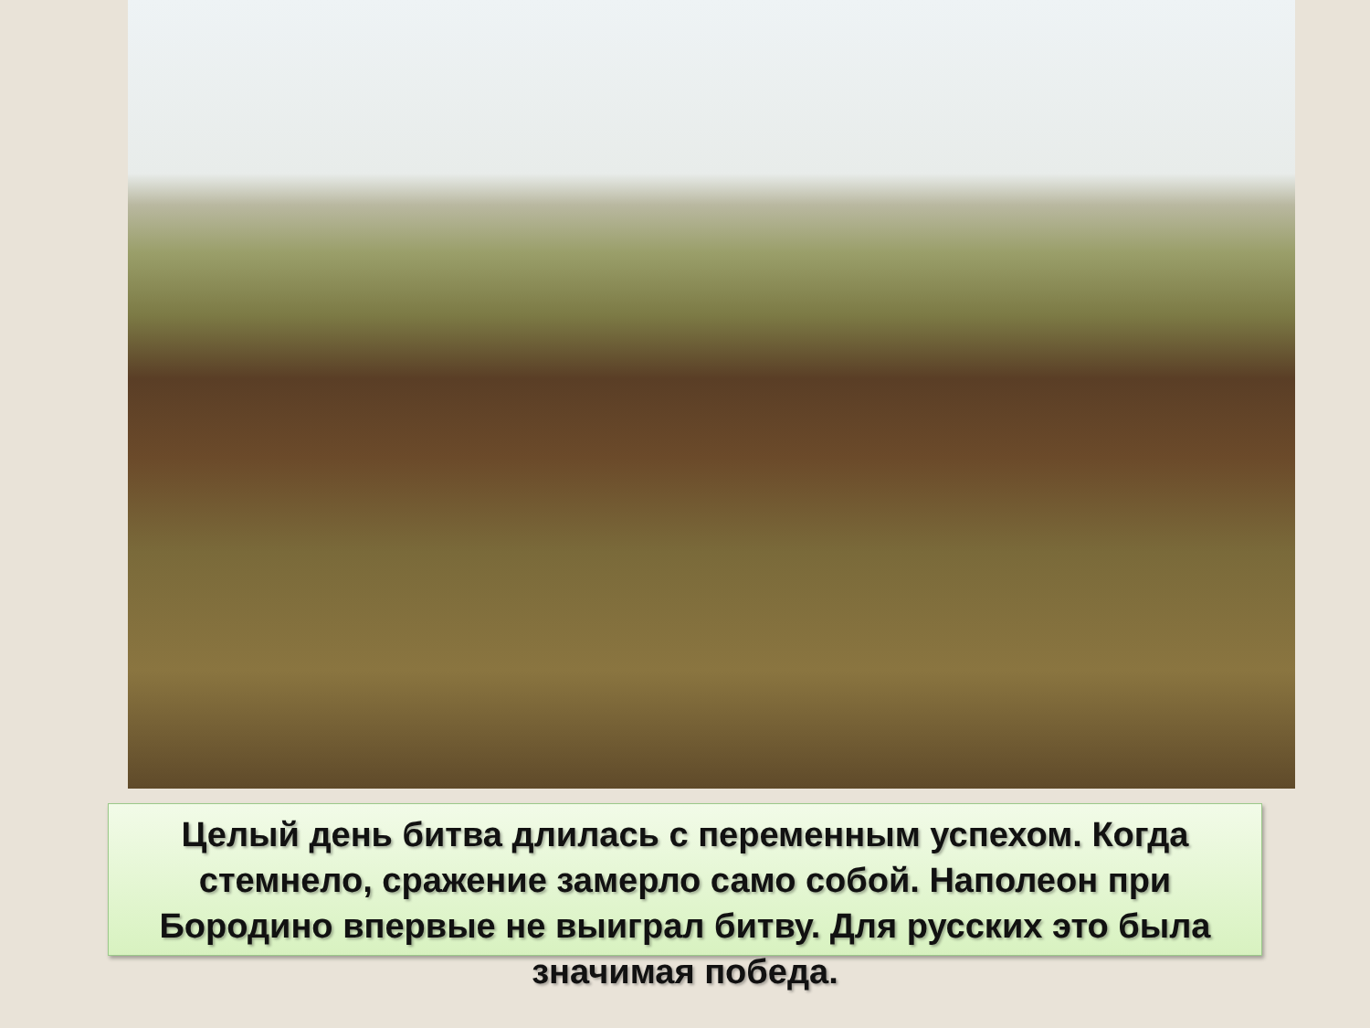Целый день битва длилась с переменным успехом. Когда стемнело, сражение замерло само собой. Наполеон при Бородино впервые не выиграл битву. Для русских это была значимая победа.